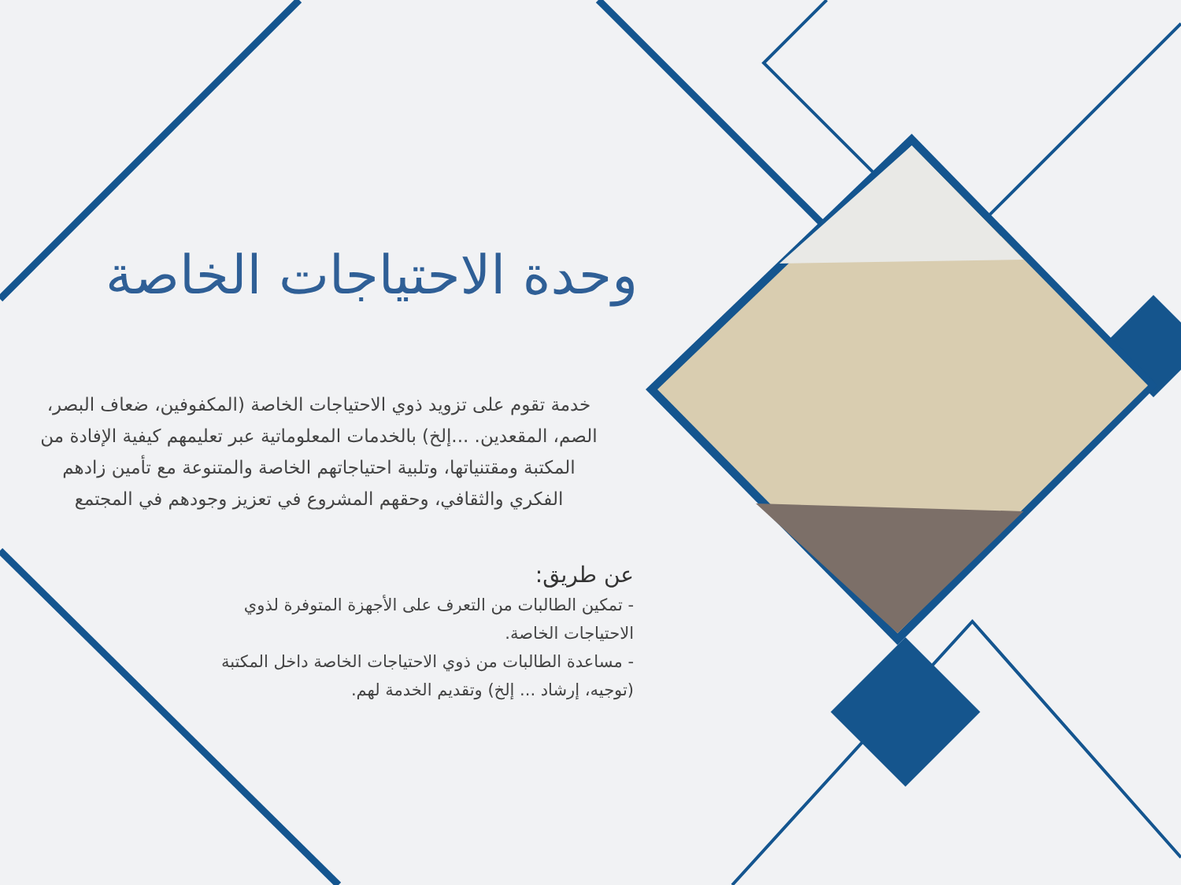وحدة الاحتياجات الخاصة
خدمة تقوم على تزويد ذوي الاحتياجات الخاصة (المكفوفين، ضعاف البصر، الصم، المقعدين. ...إلخ) بالخدمات المعلوماتية عبر تعليمهم كيفية الإفادة من المكتبة ومقتنياتها، وتلبية احتياجاتهم الخاصة والمتنوعة مع تأمين زادهم الفكري والثقافي، وحقهم المشروع في تعزيز وجودهم في المجتمع
عن طريق:
- تمكين الطالبات من التعرف على الأجهزة المتوفرة لذوي الاحتياجات الخاصة.
- مساعدة الطالبات من ذوي الاحتياجات الخاصة داخل المكتبة (توجيه، إرشاد ... إلخ) وتقديم الخدمة لهم.